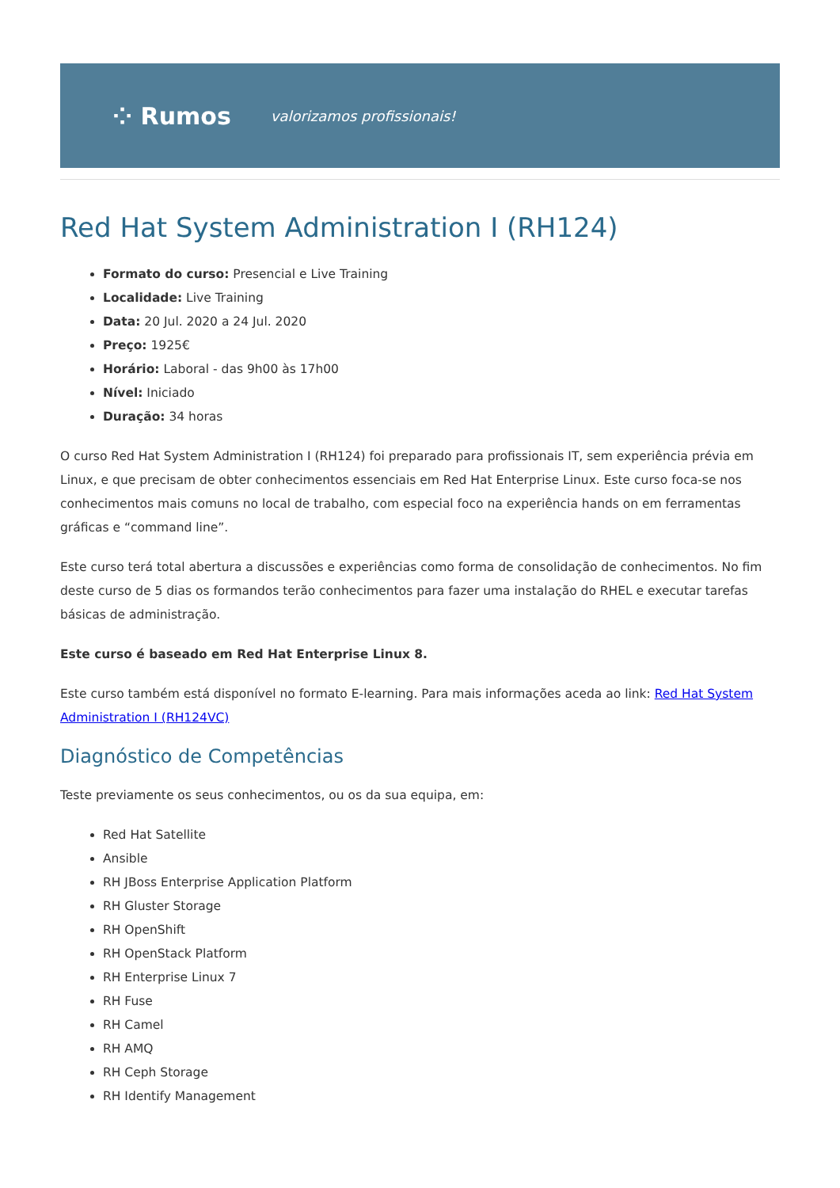⁘ Rumos valorizamos profissionais!
Red Hat System Administration I (RH124)
Formato do curso: Presencial e Live Training
Localidade: Live Training
Data: 20 Jul. 2020 a 24 Jul. 2020
Preço: 1925€
Horário: Laboral - das 9h00 às 17h00
Nível: Iniciado
Duração: 34 horas
O curso Red Hat System Administration I (RH124) foi preparado para profissionais IT, sem experiência prévia em Linux, e que precisam de obter conhecimentos essenciais em Red Hat Enterprise Linux. Este curso foca-se nos conhecimentos mais comuns no local de trabalho, com especial foco na experiência hands on em ferramentas gráficas e “command line”.
Este curso terá total abertura a discussões e experiências como forma de consolidação de conhecimentos. No fim deste curso de 5 dias os formandos terão conhecimentos para fazer uma instalação do RHEL e executar tarefas básicas de administração.
Este curso é baseado em Red Hat Enterprise Linux 8.
Este curso também está disponível no formato E-learning. Para mais informações aceda ao link: Red Hat System Administration I (RH124VC)
Diagnóstico de Competências
Teste previamente os seus conhecimentos, ou os da sua equipa, em:
Red Hat Satellite
Ansible
RH JBoss Enterprise Application Platform
RH Gluster Storage
RH OpenShift
RH OpenStack Platform
RH Enterprise Linux 7
RH Fuse
RH Camel
RH AMQ
RH Ceph Storage
RH Identify Management